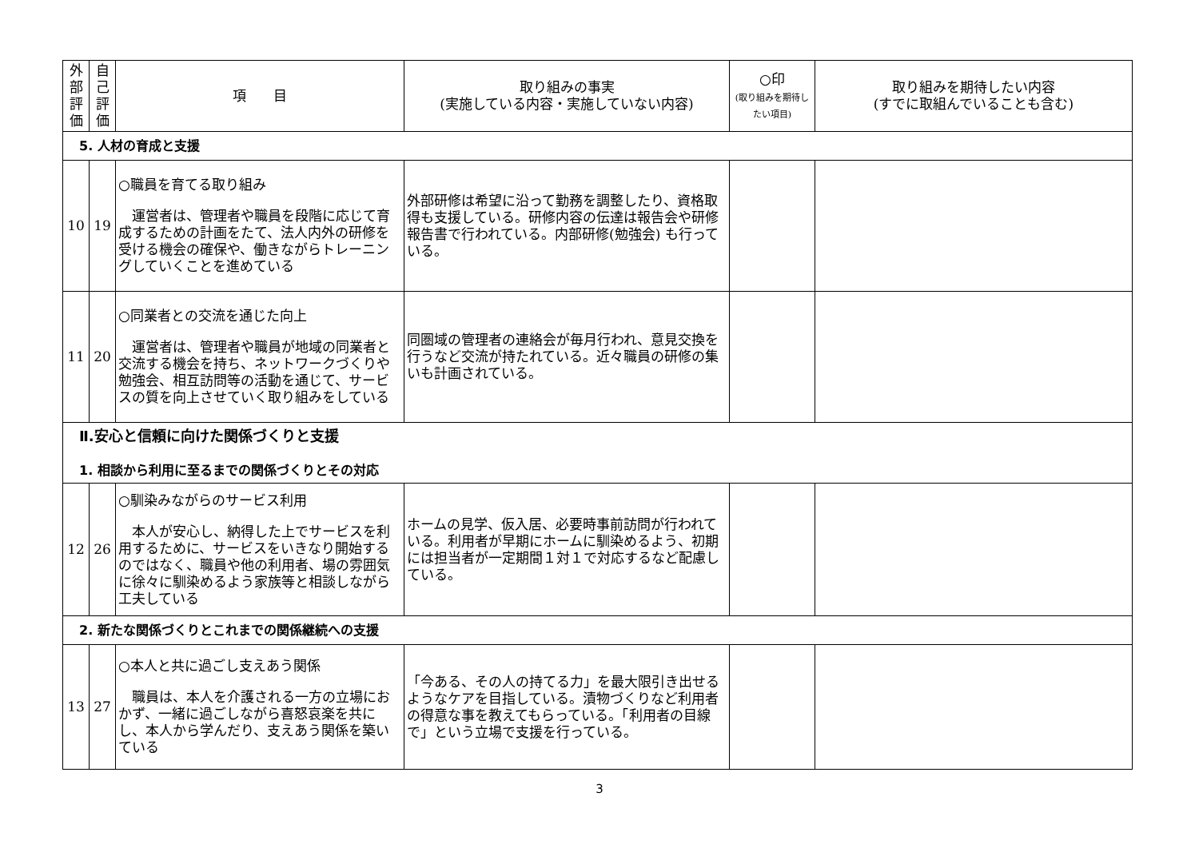| 外部評価 | 自己評価 | 項 目 | 取り組みの事実 (実施している内容・実施していない内容) | ○印 (取り組みを期待したい項目) | 取り組みを期待したい内容 (すでに取組んでいることも含む) |
| --- | --- | --- | --- | --- | --- |
| 5. 人材の育成と支援 | | | | | |
| 10 | 19 | ○職員を育てる取り組み 運営者は、管理者や職員を段階に応じて育成するための計画をたて、法人内外の研修を受ける機会の確保や、働きながらトレーニングしていくことを進めている | 外部研修は希望に沿って勤務を調整したり、資格取得も支援している。研修内容の伝達は報告会や研修報告書で行われている。内部研修(勉強会) も行っている。 | | |
| 11 | 20 | ○同業者との交流を通じた向上 運営者は、管理者や職員が地域の同業者と交流する機会を持ち、ネットワークづくりや勉強会、相互訪問等の活動を通じて、サービスの質を向上させていく取り組みをしている | 同圏域の管理者の連絡会が毎月行われ、意見交換を行うなど交流が持たれている。近々職員の研修の集いも計画されている。 | | |
| Ⅱ.安心と信頼に向けた関係づくりと支援 1. 相談から利用に至るまでの関係づくりとその対応 | | | | | |
| 12 | 26 | ○馴染みながらのサービス利用 本人が安心し、納得した上でサービスを利用するために、サービスをいきなり開始するのではなく、職員や他の利用者、場の雰囲気に徐々に馴染めるよう家族等と相談しながら工夫している | ホームの見学、仮入居、必要時事前訪問が行われている。利用者が早期にホームに馴染めるよう、初期には担当者が一定期間１対１で対応するなど配慮している。 | | |
| 2. 新たな関係づくりとこれまでの関係継続への支援 | | | | | |
| 13 | 27 | ○本人と共に過ごし支えあう関係 職員は、本人を介護される一方の立場におかず、一緒に過ごしながら喜怒哀楽を共にし、本人から学んだり、支えあう関係を築いている | 「今ある、その人の持てる力」を最大限引き出せるようなケアを目指している。漬物づくりなど利用者の得意な事を教えてもらっている。「利用者の目線で」という立場で支援を行っている。 | | |
3